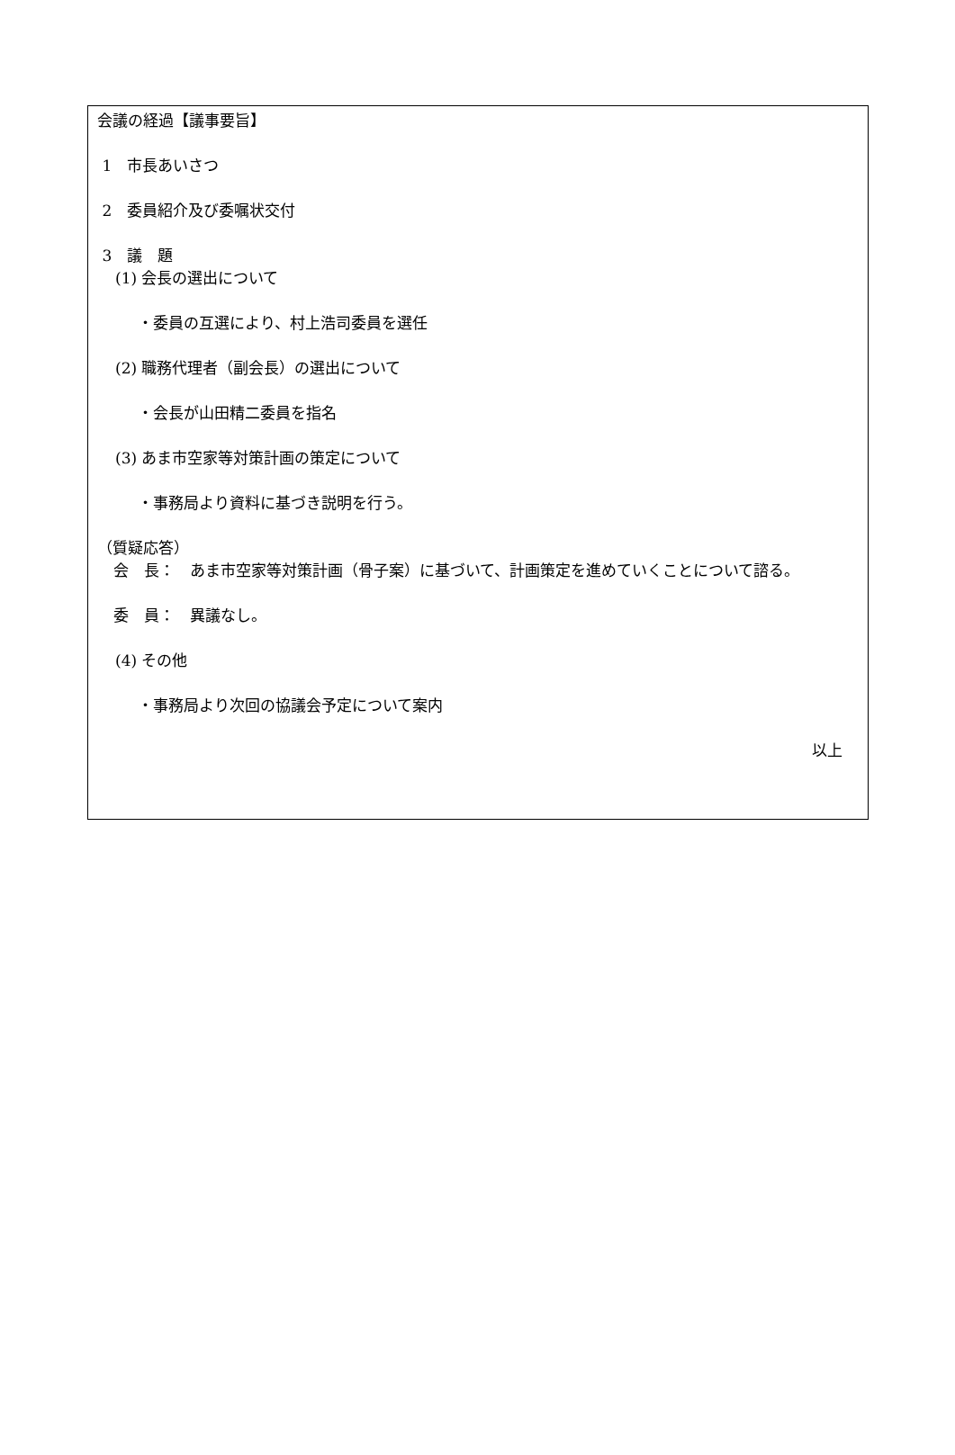会議の経過【議事要旨】
1　市長あいさつ
2　委員紹介及び委嘱状交付
3　議　題
(1) 会長の選出について
・委員の互選により、村上浩司委員を選任
(2) 職務代理者（副会長）の選出について
・会長が山田精二委員を指名
(3) あま市空家等対策計画の策定について
・事務局より資料に基づき説明を行う。
（質疑応答）
会　長：　あま市空家等対策計画（骨子案）に基づいて、計画策定を進めていくことについて諮る。
委　員：　異議なし。
(4) その他
・事務局より次回の協議会予定について案内
以上